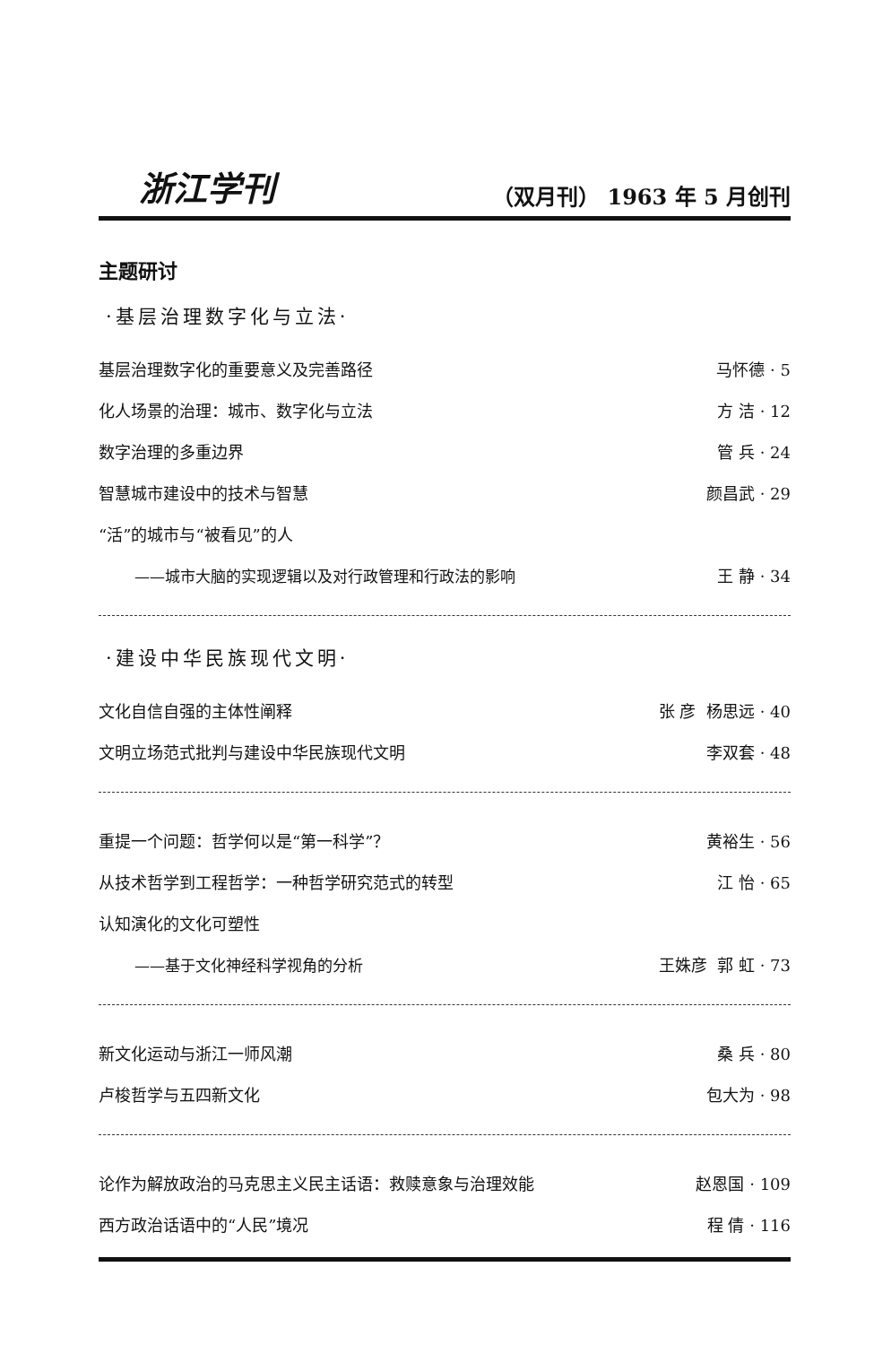浙江学刊 （双月刊） 1963 年 5 月创刊
主题研讨
·基层治理数字化与立法·
基层治理数字化的重要意义及完善路径 马怀德 · 5
化人场景的治理：城市、数字化与立法 方 洁 · 12
数字治理的多重边界 管 兵 · 24
智慧城市建设中的技术与智慧 颜昌武 · 29
“活”的城市与“被看见”的人
——城市大脑的实现逻辑以及对行政管理和行政法的影响 王 静 · 34
·建设中华民族现代文明·
文化自信自强的主体性阐释 张 彦 杨思远 · 40
文明立场范式批判与建设中华民族现代文明 李双套 · 48
重提一个问题：哲学何以是“第一科学”？ 黄裕生 · 56
从技术哲学到工程哲学：一种哲学研究范式的转型 江 怡 · 65
认知演化的文化可塑性
——基于文化神经科学视角的分析 王姝彦 郭 虹 · 73
新文化运动与浙江一师风潮 桑 兵 · 80
卢梭哲学与五四新文化 包大为 · 98
论作为解放政治的马克思主义民主话语：救赎意象与治理效能 赵恩国 · 109
西方政治话语中的“人民”境况 程 倩 · 116